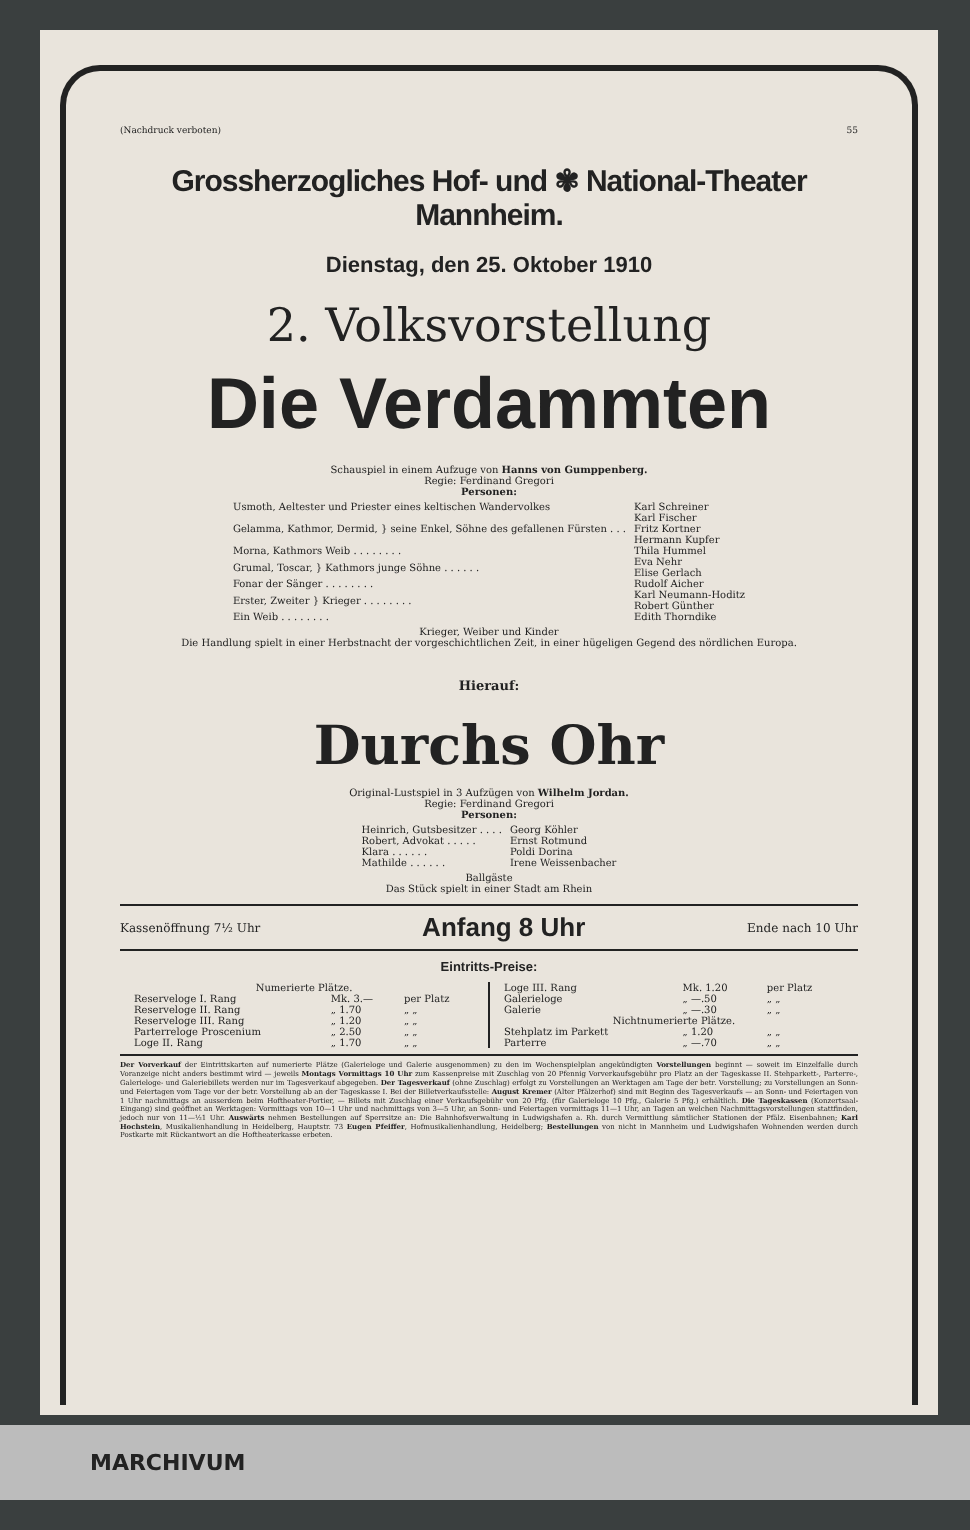(Nachdruck verboten) 55
Grossherzogliches Hof- und ✾ National-Theater Mannheim.
Dienstag, den 25. Oktober 1910
2. Volksvorstellung
Die Verdammten
Schauspiel in einem Aufzuge von Hanns von Gumppenberg.
Regie: Ferdinand Gregori
Personen:
| Usmoth, Aeltester und Priester eines keltischen Wandervolkes | Karl Schreiner |
| Gelamma, Kathmor, Dermid, } seine Enkel, Söhne des gefallenen Fürsten . . . | Karl Fischer Fritz Kortner Hermann Kupfer |
| Morna, Kathmors Weib . . . . . . . . | Thila Hummel |
| Grumal, Toscar, } Kathmors junge Söhne . . . . . . | Eva Nehr Elise Gerlach |
| Fonar der Sänger . . . . . . . . | Rudolf Aicher |
| Erster, Zweiter } Krieger . . . . . . . . | Karl Neumann-Hoditz Robert Günther |
| Ein Weib . . . . . . . . | Edith Thorndike |
Krieger, Weiber und Kinder
Die Handlung spielt in einer Herbstnacht der vorgeschichtlichen Zeit, in einer hügeligen Gegend des nördlichen Europa.
Hierauf:
Durchs Ohr
Original-Lustspiel in 3 Aufzügen von Wilhelm Jordan.
Regie: Ferdinand Gregori
Personen:
| Heinrich, Gutsbesitzer . . . . | Georg Köhler |
| Robert, Advokat . . . . . | Ernst Rotmund |
| Klara . . . . . . | Poldi Dorina |
| Mathilde . . . . . . | Irene Weissenbacher |
Ballgäste
Das Stück spielt in einer Stadt am Rhein
Kassenöffnung 7½ Uhr Anfang 8 Uhr Ende nach 10 Uhr
Eintritts-Preise:
Numerierte Plätze.
| Reserveloge I. Rang | Mk. 3.— | per Platz |
| Reserveloge II. Rang | „ 1.70 | „ „ |
| Reserveloge III. Rang | „ 1.20 | „ „ |
| Parterreloge Proscenium | „ 2.50 | „ „ |
| Loge II. Rang | „ 1.70 | „ „ |
| Loge III. Rang | Mk. 1.20 | per Platz |
| Galerieloge | „ —.50 | „ „ |
| Galerie | „ —.30 | „ „ |
| Nichtnumerierte Plätze. | | |
| Stehplatz im Parkett | „ 1.20 | „ „ |
| Parterre | „ —.70 | „ „ |
Der Vorverkauf der Eintrittskarten auf numerierte Plätze (Galerieloge und Galerie ausgenommen) zu den im Wochenspielplan angekündigten Vorstellungen beginnt — soweit im Einzelfalle durch Voranzeige nicht anders bestimmt wird — jeweils Montags Vormittags 10 Uhr zum Kassenpreise mit Zuschlag von 20 Pfennig Vorverkaufsgebühr pro Platz an der Tageskasse II. Stehparkett-, Parterre-, Galerieloge- und Galeriebillets werden nur im Tagesverkauf abgegeben. Der Tagesverkauf (ohne Zuschlag) erfolgt zu Vorstellungen an Werktagen am Tage der betr. Vorstellung; zu Vorstellungen an Sonn- und Feiertagen vom Tage vor der betr. Vorstellung ab an der Tageskasse I. Bei der Billetverkaufsstelle: August Kremer (Alter Pfälzerhof) sind mit Beginn des Tagesverkaufs — an Sonn- und Feiertagen von 1 Uhr nachmittags an ausserdem beim Hoftheater-Portier, — Billets mit Zuschlag einer Verkaufsgebühr von 20 Pfg. (für Galerieloge 10 Pfg., Galerie 5 Pfg.) erhältlich. Die Tageskassen (Konzertsaal-Eingang) sind geöffnet an Werktagen: Vormittags von 10—1 Uhr und nachmittags von 3—5 Uhr, an Sonn- und Feiertagen vormittags 11—1 Uhr, an Tagen an welchen Nachmittagsvorstellungen stattfinden, jedoch nur von 11—½1 Uhr. Auswärts nehmen Bestellungen auf Sperrsitze an: Die Bahnhofsverwaltung in Ludwigshafen a. Rh. durch Vermittlung sämtlicher Stationen der Pfälz. Eisenbahnen; Karl Hochstein, Musikalienhandlung in Heidelberg, Hauptstr. 73 Eugen Pfeiffer, Hofmusikalienhandlung, Heidelberg; Bestellungen von nicht in Mannheim und Ludwigshafen Wohnenden werden durch Postkarte mit Rückantwort an die Hoftheaterkasse erbeten.
MARCHIVUM